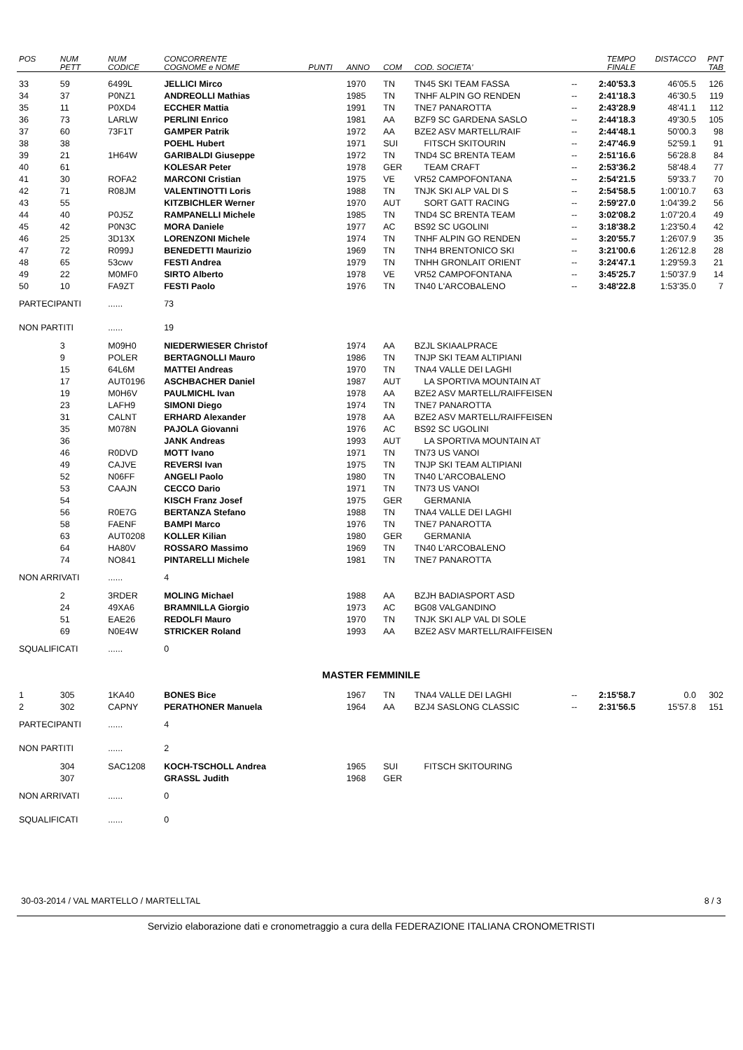| POS | NUM PETT | NUM CODICE | CONCORRENTE COGNOME e NOME | PUNTI | ANNO | COM | COD. SOCIETA' | | TEMPO FINALE | DISTACCO | PNT TAB |
| --- | --- | --- | --- | --- | --- | --- | --- | --- | --- | --- | --- |
| 33 | 59 | 6499L | JELLICI Mirco | | 1970 | TN | TN45 SKI TEAM FASSA | -- | 2:40'53.3 | 46'05.5 | 126 |
| 34 | 37 | P0NZ1 | ANDREOLLI Mathias | | 1985 | TN | TNHF ALPIN GO RENDEN | -- | 2:41'18.3 | 46'30.5 | 119 |
| 35 | 11 | P0XD4 | ECCHER Mattia | | 1991 | TN | TNE7 PANAROTTA | -- | 2:43'28.9 | 48'41.1 | 112 |
| 36 | 73 | LARLW | PERLINI Enrico | | 1981 | AA | BZF9 SC GARDENA SASLO | -- | 2:44'18.3 | 49'30.5 | 105 |
| 37 | 60 | 73F1T | GAMPER Patrik | | 1972 | AA | BZE2 ASV MARTELL/RAIF | -- | 2:44'48.1 | 50'00.3 | 98 |
| 38 | 38 | | POEHL Hubert | | 1971 | SUI | FITSCH SKITOURIN | -- | 2:47'46.9 | 52'59.1 | 91 |
| 39 | 21 | 1H64W | GARIBALDI Giuseppe | | 1972 | TN | TND4 SC BRENTA TEAM | -- | 2:51'16.6 | 56'28.8 | 84 |
| 40 | 61 | | KOLESAR Peter | | 1978 | GER | TEAM CRAFT | -- | 2:53'36.2 | 58'48.4 | 77 |
| 41 | 30 | ROFA2 | MARCONI Cristian | | 1975 | VE | VR52 CAMPOFONTANA | -- | 2:54'21.5 | 59'33.7 | 70 |
| 42 | 71 | R08JM | VALENTINOTTI Loris | | 1988 | TN | TNJK SKI ALP VAL DI S | -- | 2:54'58.5 | 1:00'10.7 | 63 |
| 43 | 55 | | KITZBICHLER Werner | | 1970 | AUT | SORT GATT RACING | -- | 2:59'27.0 | 1:04'39.2 | 56 |
| 44 | 40 | P0J5Z | RAMPANELLI Michele | | 1985 | TN | TND4 SC BRENTA TEAM | -- | 3:02'08.2 | 1:07'20.4 | 49 |
| 45 | 42 | P0N3C | MORA Daniele | | 1977 | AC | BS92 SC UGOLINI | -- | 3:18'38.2 | 1:23'50.4 | 42 |
| 46 | 25 | 3D13X | LORENZONI Michele | | 1974 | TN | TNHF ALPIN GO RENDEN | -- | 3:20'55.7 | 1:26'07.9 | 35 |
| 47 | 72 | R099J | BENEDETTI Maurizio | | 1969 | TN | TNH4 BRENTONICO SKI | -- | 3:21'00.6 | 1:26'12.8 | 28 |
| 48 | 65 | 53cwv | FESTI Andrea | | 1979 | TN | TNHH GRONLAIT ORIENT | -- | 3:24'47.1 | 1:29'59.3 | 21 |
| 49 | 22 | M0MF0 | SIRTO Alberto | | 1978 | VE | VR52 CAMPOFONTANA | -- | 3:45'25.7 | 1:50'37.9 | 14 |
| 50 | 10 | FA9ZT | FESTI Paolo | | 1976 | TN | TN40 L'ARCOBALENO | -- | 3:48'22.8 | 1:53'35.0 | 7 |
| PARTECIPANTI | | ...... | 73 | | | | | | | | |
| NON PARTITI | | ...... | 19 | | | | | | | | |
| | 3 | M09H0 | NIEDERWIESER Christof | | 1974 | AA | BZJL SKIAALPRACE | | | | |
| | 9 | POLER | BERTAGNOLLI Mauro | | 1986 | TN | TNJP SKI TEAM ALTIPIANI | | | | |
| | 15 | 64L6M | MATTEI Andreas | | 1970 | TN | TNA4 VALLE DEI LAGHI | | | | |
| | 17 | AUT0196 | ASCHBACHER Daniel | | 1987 | AUT | LA SPORTIVA MOUNTAIN AT | | | | |
| | 19 | M0H6V | PAULMICHL Ivan | | 1978 | AA | BZE2 ASV MARTELL/RAIFFEISEN | | | | |
| | 23 | LAFH9 | SIMONI Diego | | 1974 | TN | TNE7 PANAROTTA | | | | |
| | 31 | CALNT | ERHARD Alexander | | 1978 | AA | BZE2 ASV MARTELL/RAIFFEISEN | | | | |
| | 35 | M078N | PAJOLA Giovanni | | 1976 | AC | BS92 SC UGOLINI | | | | |
| | 36 | | JANK Andreas | | 1993 | AUT | LA SPORTIVA MOUNTAIN AT | | | | |
| | 46 | R0DVD | MOTT Ivano | | 1971 | TN | TN73 US VANOI | | | | |
| | 49 | CAJVE | REVERSI Ivan | | 1975 | TN | TNJP SKI TEAM ALTIPIANI | | | | |
| | 52 | N06FF | ANGELI Paolo | | 1980 | TN | TN40 L'ARCOBALENO | | | | |
| | 53 | CAAJN | CECCO Dario | | 1971 | TN | TN73 US VANOI | | | | |
| | 54 | | KISCH Franz Josef | | 1975 | GER | GERMANIA | | | | |
| | 56 | R0E7G | BERTANZA Stefano | | 1988 | TN | TNA4 VALLE DEI LAGHI | | | | |
| | 58 | FAENF | BAMPI Marco | | 1976 | TN | TNE7 PANAROTTA | | | | |
| | 63 | AUT0208 | KOLLER Kilian | | 1980 | GER | GERMANIA | | | | |
| | 64 | HA80V | ROSSARO Massimo | | 1969 | TN | TN40 L'ARCOBALENO | | | | |
| | 74 | NO841 | PINTARELLI Michele | | 1981 | TN | TNE7 PANAROTTA | | | | |
| NON ARRIVATI | | ...... | 4 | | | | | | | | |
| | 2 | 3RDER | MOLING Michael | | 1988 | AA | BZJH BADIASPORT ASD | | | | |
| | 24 | 49XA6 | BRAMNILLA Giorgio | | 1973 | AC | BG08 VALGANDINO | | | | |
| | 51 | EAE26 | REDOLFI Mauro | | 1970 | TN | TNJK SKI ALP VAL DI SOLE | | | | |
| | 69 | N0E4W | STRICKER Roland | | 1993 | AA | BZE2 ASV MARTELL/RAIFFEISEN | | | | |
| SQUALIFICATI | | ...... | 0 | | | | | | | | |
| MASTER FEMMINILE | | | | | | | | | | | |
| 1 | 305 | 1KA40 | BONES Bice | | 1967 | TN | TNA4 VALLE DEI LAGHI | -- | 2:15'58.7 | 0.0 | 302 |
| 2 | 302 | CAPNY | PERATHONER Manuela | | 1964 | AA | BZJ4 SASLONG CLASSIC | -- | 2:31'56.5 | 15'57.8 | 151 |
| PARTECIPANTI | | ...... | 4 | | | | | | | | |
| NON PARTITI | | ...... | 2 | | | | | | | | |
| | 304 | SAC1208 | KOCH-TSCHOLL Andrea | | 1965 | SUI | FITSCH SKITOURING | | | | |
| | 307 | | GRASSL Judith | | 1968 | GER | | | | | |
| NON ARRIVATI | | ...... | 0 | | | | | | | | |
| SQUALIFICATI | | ...... | 0 | | | | | | | | |
30-03-2014 / VAL MARTELLO / MARTELLTAL 8 / 3
Servizio elaborazione dati e cronometraggio a cura della FEDERAZIONE ITALIANA CRONOMETRISTI